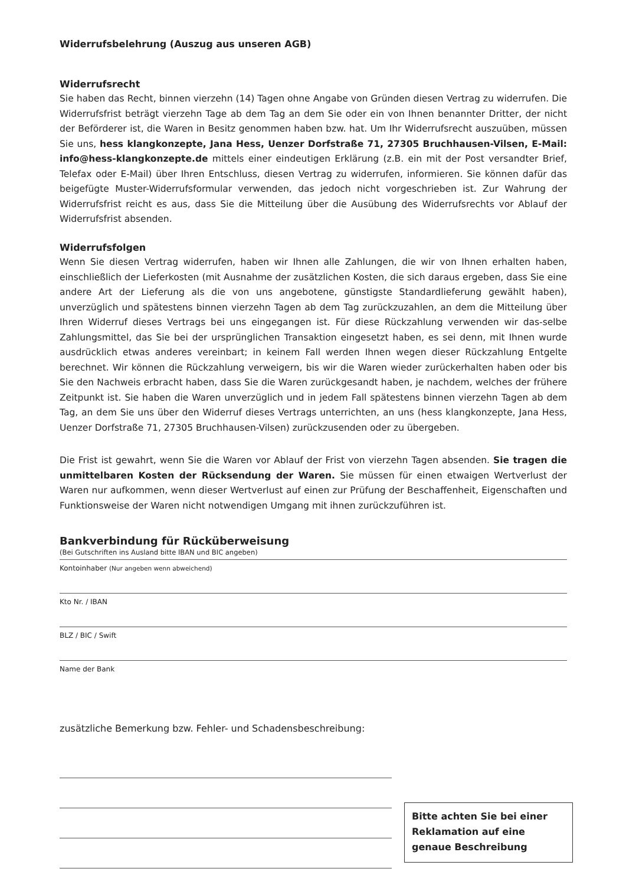Widerrufsbelehrung (Auszug aus unseren AGB)
Widerrufsrecht
Sie haben das Recht, binnen vierzehn (14) Tagen ohne Angabe von Gründen diesen Vertrag zu widerrufen. Die Widerrufsfrist beträgt vierzehn Tage ab dem Tag an dem Sie oder ein von Ihnen benannter Dritter, der nicht der Beförderer ist, die Waren in Besitz genommen haben bzw. hat. Um Ihr Widerrufsrecht auszuüben, müssen Sie uns, hess klangkonzepte, Jana Hess, Uenzer Dorfstraße 71, 27305 Bruchhausen-Vilsen, E-Mail: info@hess-klangkonzepte.de mittels einer eindeutigen Erklärung (z.B. ein mit der Post versandter Brief, Telefax oder E-Mail) über Ihren Entschluss, diesen Vertrag zu widerrufen, informieren. Sie können dafür das beigefügte Muster-Widerrufsformular verwenden, das jedoch nicht vorgeschrieben ist. Zur Wahrung der Widerrufsfrist reicht es aus, dass Sie die Mitteilung über die Ausübung des Widerrufsrechts vor Ablauf der Widerrufsfrist absenden.
Widerrufsfolgen
Wenn Sie diesen Vertrag widerrufen, haben wir Ihnen alle Zahlungen, die wir von Ihnen erhalten haben, einschließlich der Lieferkosten (mit Ausnahme der zusätzlichen Kosten, die sich daraus ergeben, dass Sie eine andere Art der Lieferung als die von uns angebotene, günstigste Standardlieferung gewählt haben), unverzüglich und spätestens binnen vierzehn Tagen ab dem Tag zurückzuzahlen, an dem die Mitteilung über Ihren Widerruf dieses Vertrags bei uns eingegangen ist. Für diese Rückzahlung verwenden wir das-selbe Zahlungsmittel, das Sie bei der ursprünglichen Transaktion eingesetzt haben, es sei denn, mit Ihnen wurde ausdrücklich etwas anderes vereinbart; in keinem Fall werden Ihnen wegen dieser Rückzahlung Entgelte berechnet. Wir können die Rückzahlung verweigern, bis wir die Waren wieder zurückerhalten haben oder bis Sie den Nachweis erbracht haben, dass Sie die Waren zurückgesandt haben, je nachdem, welches der frühere Zeitpunkt ist. Sie haben die Waren unverzüglich und in jedem Fall spätestens binnen vierzehn Tagen ab dem Tag, an dem Sie uns über den Widerruf dieses Vertrags unterrichten, an uns (hess klangkonzepte, Jana Hess, Uenzer Dorfstraße 71, 27305 Bruchhausen-Vilsen) zurückzusenden oder zu übergeben.
Die Frist ist gewahrt, wenn Sie die Waren vor Ablauf der Frist von vierzehn Tagen absenden. Sie tragen die unmittelbaren Kosten der Rücksendung der Waren. Sie müssen für einen etwaigen Wertverlust der Waren nur aufkommen, wenn dieser Wertverlust auf einen zur Prüfung der Beschaffenheit, Eigenschaften und Funktionsweise der Waren nicht notwendigen Umgang mit ihnen zurückzuführen ist.
Bankverbindung für Rücküberweisung
(Bei Gutschriften ins Ausland bitte IBAN und BIC angeben)
Kontoinhaber (Nur angeben wenn abweichend)
Kto Nr. / IBAN
BLZ / BIC / Swift
Name der Bank
zusätzliche Bemerkung bzw. Fehler- und Schadensbeschreibung:
Bitte achten Sie bei einer Reklamation auf eine genaue Beschreibung